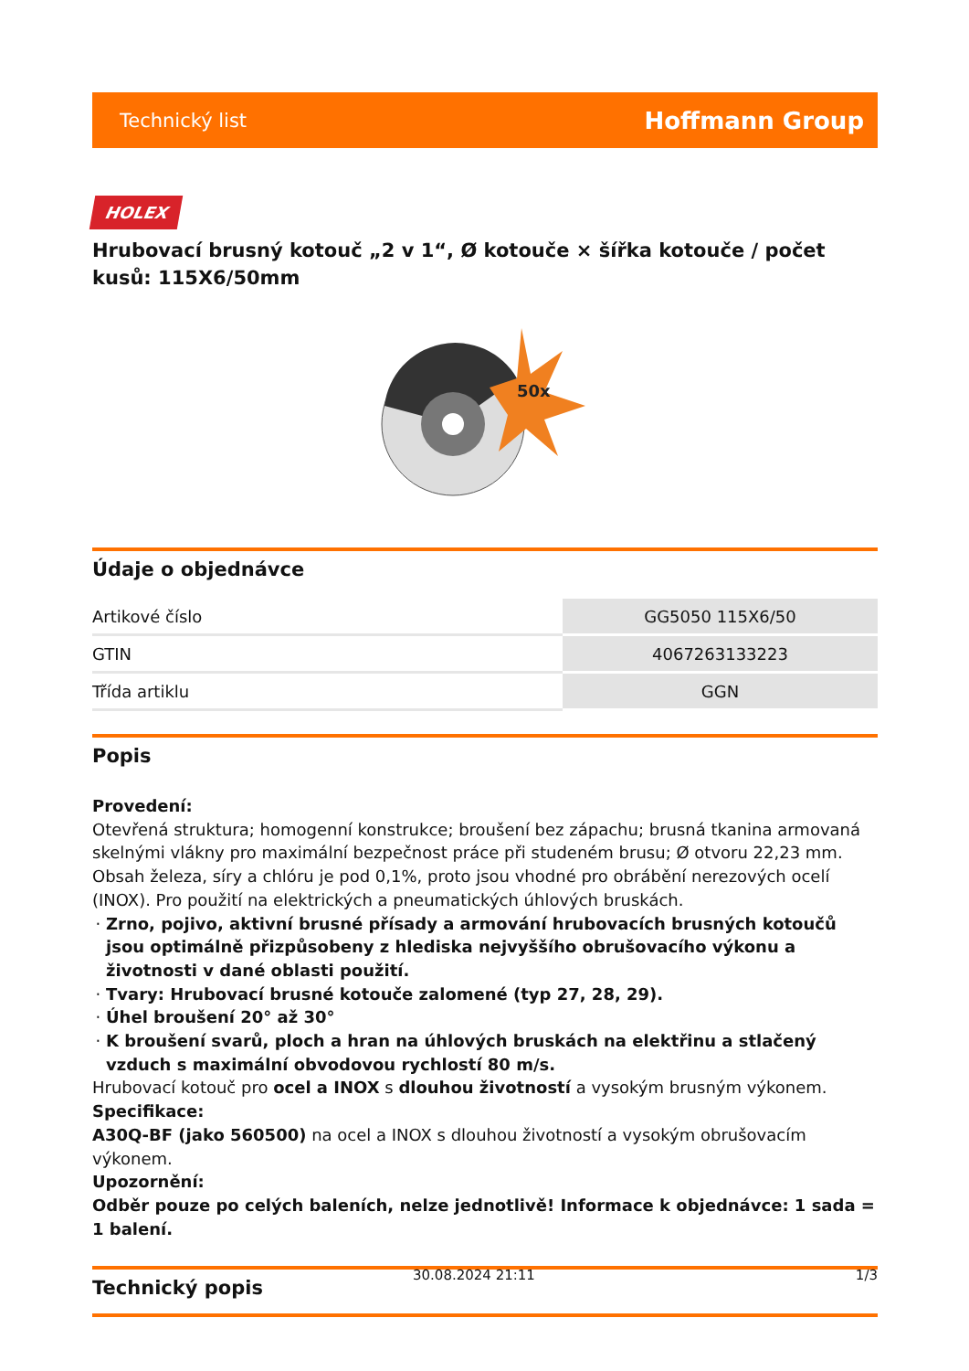Technický list Hoffmann Group
HOLEX
Hrubovací brusný kotouč „2 v 1“, Ø kotouče × šířka kotouče / počet kusů: 115X6/50mm
50x
Údaje o objednávce
| Artikové číslo | GG5050 115X6/50 |
| GTIN | 4067263133223 |
| Třída artiklu | GGN |
Popis
Provedení:
Otevřená struktura; homogenní konstrukce; broušení bez zápachu; brusná tkanina armovaná skelnými vlákny pro maximální bezpečnost práce při studeném brusu; Ø otvoru 22,23 mm. Obsah železa, síry a chlóru je pod 0,1%, proto jsou vhodné pro obrábění nerezových ocelí (INOX). Pro použití na elektrických a pneumatických úhlových bruskách.
Zrno, pojivo, aktivní brusné přísady a armování hrubovacích brusných kotoučů jsou optimálně přizpůsobeny z hlediska nejvyššího obrušovacího výkonu a životnosti v dané oblasti použití.
Tvary: Hrubovací brusné kotouče zalomené (typ 27, 28, 29).
Úhel broušení 20° až 30°
K broušení svarů, ploch a hran na úhlových bruskách na elektřinu a stlačený vzduch s maximální obvodovou rychlostí 80 m/s.
Hrubovací kotouč pro ocel a INOX s dlouhou životností a vysokým brusným výkonem.
Specifikace:
A30Q-BF (jako 560500) na ocel a INOX s dlouhou životností a vysokým obrušovacím výkonem.
Upozornění:
Odběr pouze po celých baleních, nelze jednotlivě! Informace k objednávce: 1 sada = 1 balení.
Technický popis
30.08.2024 21:11 1/3